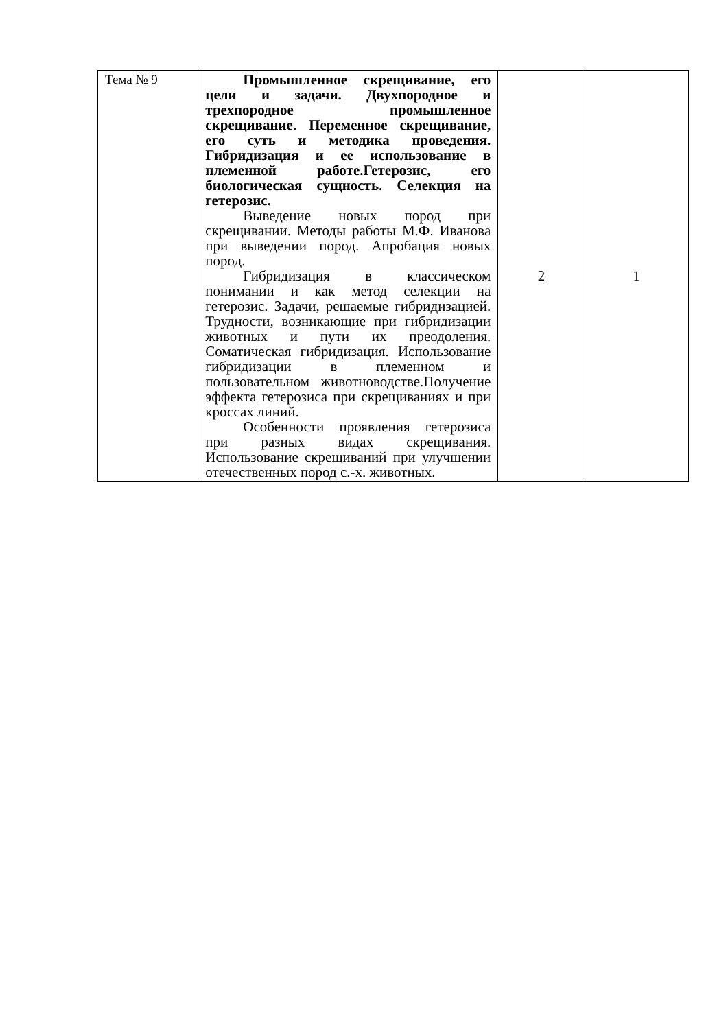| Тема № 9 | Промышленное скрещивание, его цели и задачи. Двухпородное и трехпородное промышленное скрещивание. Переменное скрещивание, его суть и методика проведения. Гибридизация и ее использование в племенной работе.Гетерозис, его биологическая сущность. Селекция на гетерозис. Выведение новых пород при скрещивании. Методы работы М.Ф. Иванова при выведении пород. Апробация новых пород. Гибридизация в классическом понимании и как метод селекции на гетерозис. Задачи, решаемые гибридизацией. Трудности, возникающие при гибридизации животных и пути их преодоления. Соматическая гибридизация. Использование гибридизации в племенном и пользовательном животноводстве.Получение эффекта гетерозиса при скрещиваниях и при кроссах линий. Особенности проявления гетерозиса при разных видах скрещивания. Использование скрещиваний при улучшении отечественных пород с.-х. животных. | 2 | 1 |